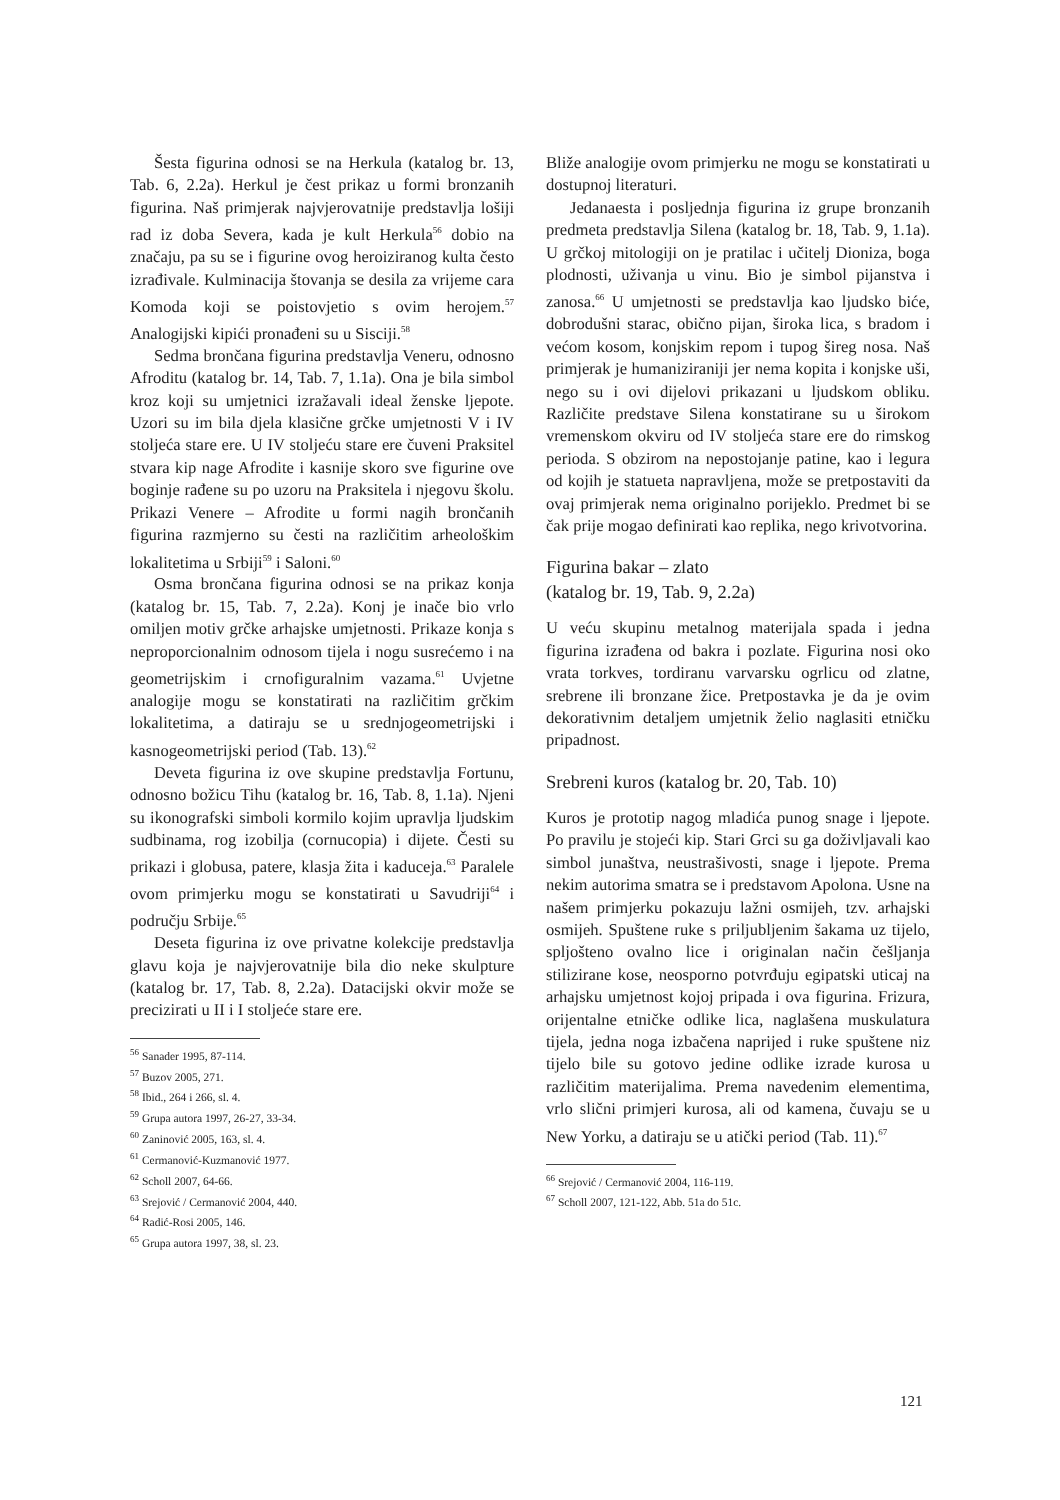Šesta figurina odnosi se na Herkula (katalog br. 13, Tab. 6, 2.2a). Herkul je čest prikaz u formi bronzanih figurina. Naš primjerak najvjerovatnije predstavlja lošiji rad iz doba Severa, kada je kult Herkula<sup>56</sup> dobio na značaju, pa su se i figurine ovog heroiziranog kulta često izrađivale. Kulminacija štovanja se desila za vrijeme cara Komoda koji se poistovjetio s ovim herojem.<sup>57</sup> Analogijski kipići pronađeni su u Sisciji.<sup>58</sup>
Sedma brončana figurina predstavlja Veneru, odnosno Afroditu (katalog br. 14, Tab. 7, 1.1a). Ona je bila simbol kroz koji su umjetnici izražavali ideal ženske ljepote. Uzori su im bila djela klasične grčke umjetnosti V i IV stoljeća stare ere. U IV stoljeću stare ere čuveni Praksitel stvara kip nage Afrodite i kasnije skoro sve figurine ove boginje rađene su po uzoru na Praksitela i njegovu školu. Prikazi Venere – Afrodite u formi nagih brončanih figurina razmjerno su česti na različitim arheološkim lokalitetima u Srbiji<sup>59</sup> i Saloni.<sup>60</sup>
Osma brončana figurina odnosi se na prikaz konja (katalog br. 15, Tab. 7, 2.2a). Konj je inače bio vrlo omiljen motiv grčke arhajske umjetnosti. Prikaze konja s neproporcionalnim odnosom tijela i nogu susrećemo i na geometrijskim i crnofiguralnim vazama.<sup>61</sup> Uvjetne analogije mogu se konstatirati na različitim grčkim lokalitetima, a datiraju se u srednjogeometrijski i kasnogeometrijski period (Tab. 13).<sup>62</sup>
Deveta figurina iz ove skupine predstavlja Fortunu, odnosno božicu Tihu (katalog br. 16, Tab. 8, 1.1a). Njeni su ikonografski simboli kormilo kojim upravlja ljudskim sudbinama, rog izobilja (cornucopia) i dijete. Česti su prikazi i globusa, patere, klasja žita i kaduceja.<sup>63</sup> Paralele ovom primjerku mogu se konstatirati u Savudriji<sup>64</sup> i području Srbije.<sup>65</sup>
Deseta figurina iz ove privatne kolekcije predstavlja glavu koja je najvjerovatnije bila dio neke skulpture (katalog br. 17, Tab. 8, 2.2a). Datacijski okvir može se precizirati u II i I stoljeće stare ere.
<sup>56</sup> Sanader 1995, 87-114.
<sup>57</sup> Buzov 2005, 271.
<sup>58</sup> Ibid., 264 i 266, sl. 4.
<sup>59</sup> Grupa autora 1997, 26-27, 33-34.
<sup>60</sup> Zaninović 2005, 163, sl. 4.
<sup>61</sup> Cermanović-Kuzmanović 1977.
<sup>62</sup> Scholl 2007, 64-66.
<sup>63</sup> Srejović / Cermanović 2004, 440.
<sup>64</sup> Radić-Rosi 2005, 146.
<sup>65</sup> Grupa autora 1997, 38, sl. 23.
Bliže analogije ovom primjerku ne mogu se konstatirati u dostupnoj literaturi.
Jedanaesta i posljednja figurina iz grupe bronzanih predmeta predstavlja Silena (katalog br. 18, Tab. 9, 1.1a). U grčkoj mitologiji on je pratilac i učitelj Dioniza, boga plodnosti, uživanja u vinu. Bio je simbol pijanstva i zanosa.<sup>66</sup> U umjetnosti se predstavlja kao ljudsko biće, dobrodušni starac, obično pijan, široka lica, s bradom i većom kosom, konjskim repom i tupog šireg nosa. Naš primjerak je humaniziraniji jer nema kopita i konjske uši, nego su i ovi dijelovi prikazani u ljudskom obliku. Različite predstave Silena konstatirane su u širokom vremenskom okviru od IV stoljeća stare ere do rimskog perioda. S obzirom na nepostojanje patine, kao i legura od kojih je statueta napravljena, može se pretpostaviti da ovaj primjerak nema originalno porijeklo. Predmet bi se čak prije mogao definirati kao replika, nego krivotvorina.
Figurina bakar – zlato
(katalog br. 19, Tab. 9, 2.2a)
U veću skupinu metalnog materijala spada i jedna figurina izrađena od bakra i pozlate. Figurina nosi oko vrata torkves, tordiranu varvarsku ogrlicu od zlatne, srebrene ili bronzane žice. Pretpostavka je da je ovim dekorativnim detaljem umjetnik želio naglasiti etničku pripadnost.
Srebreni kuros (katalog br. 20, Tab. 10)
Kuros je prototip nagog mladića punog snage i ljepote. Po pravilu je stojeći kip. Stari Grci su ga doživljavali kao simbol junaštva, neustrašivosti, snage i ljepote. Prema nekim autorima smatra se i predstavom Apolona. Usne na našem primjerku pokazuju lažni osmijeh, tzv. arhajski osmijeh. Spuštene ruke s priljubljenim šakama uz tijelo, spljošteno ovalno lice i originalan način češljanja stilizirane kose, neosporno potvrđuju egipatski uticaj na arhajsku umjetnost kojoj pripada i ova figurina. Frizura, orijentalne etničke odlike lica, naglašena muskulatura tijela, jedna noga izbačena naprijed i ruke spuštene niz tijelo bile su gotovo jedine odlike izrade kurosa u različitim materijalima. Prema navedenim elementima, vrlo slični primjeri kurosa, ali od kamena, čuvaju se u New Yorku, a datiraju se u atički period (Tab. 11).<sup>67</sup>
<sup>66</sup> Srejović / Cermanović 2004, 116-119.
<sup>67</sup> Scholl 2007, 121-122, Abb. 51a do 51c.
121